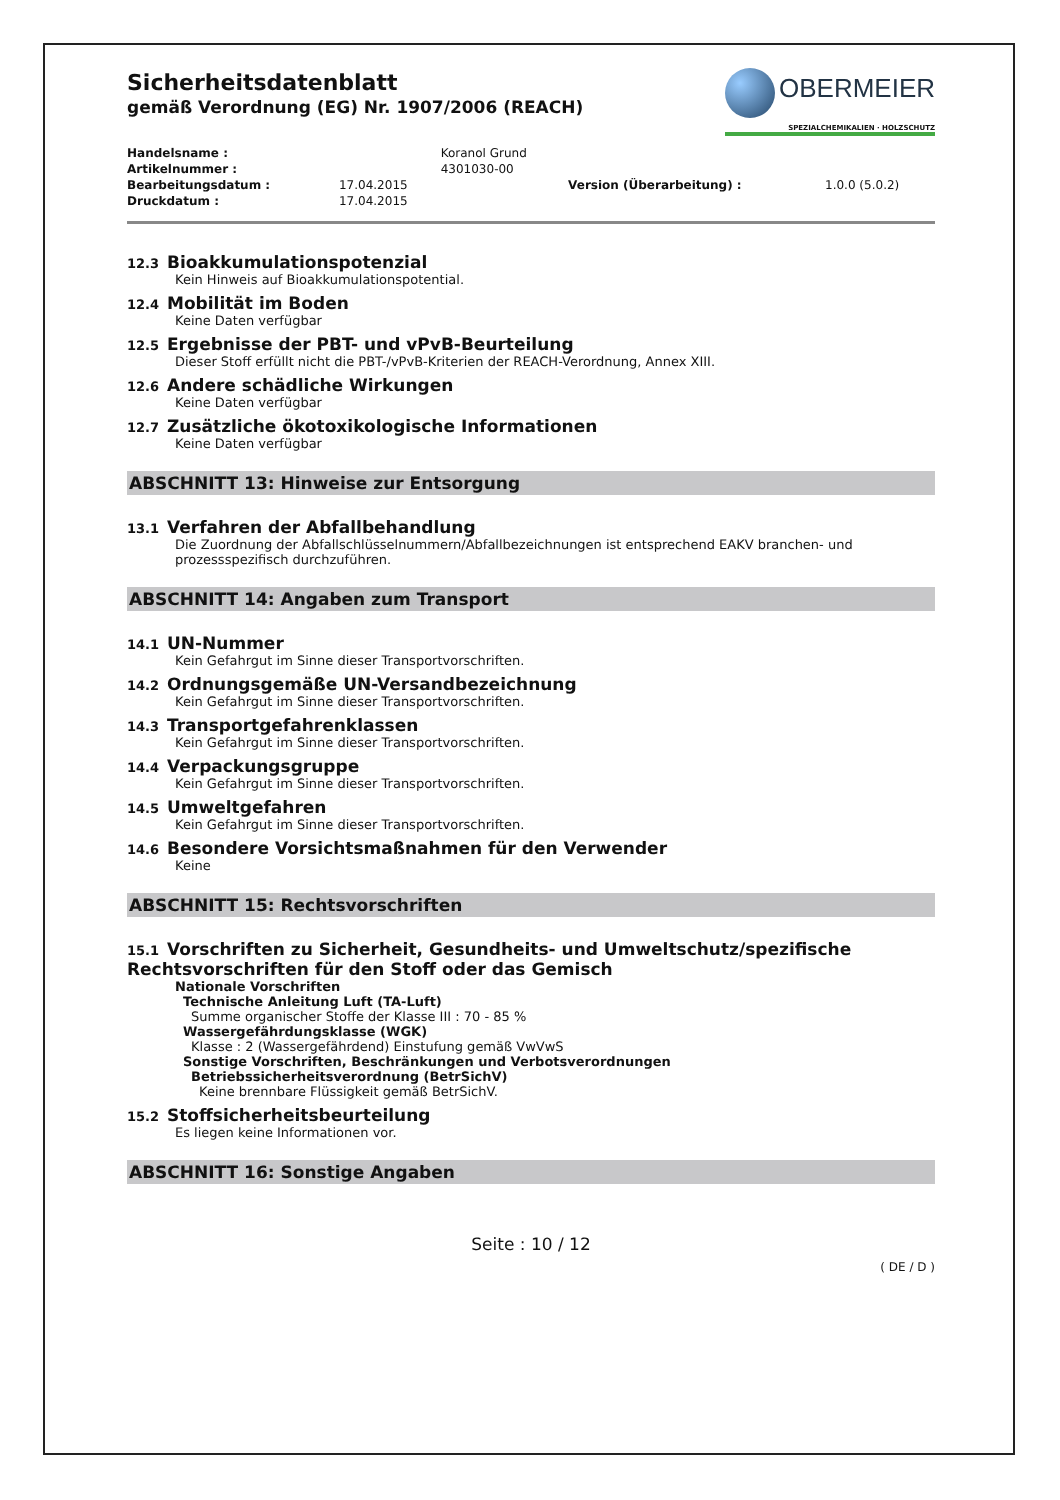OBERMEIER
SPEZIALCHEMIKALIEN · HOLZSCHUTZ
Sicherheitsdatenblatt
gemäß Verordnung (EG) Nr. 1907/2006 (REACH)
| Handelsname : | | Koranol Grund | | |
| Artikelnummer : | | 4301030-00 | | |
| Bearbeitungsdatum : | 17.04.2015 | | Version (Überarbeitung) : | 1.0.0 (5.0.2) |
| Druckdatum : | 17.04.2015 | | | |
12.3 Bioakkumulationspotenzial
Kein Hinweis auf Bioakkumulationspotential.
12.4 Mobilität im Boden
Keine Daten verfügbar
12.5 Ergebnisse der PBT- und vPvB-Beurteilung
Dieser Stoff erfüllt nicht die PBT-/vPvB-Kriterien der REACH-Verordnung, Annex XIII.
12.6 Andere schädliche Wirkungen
Keine Daten verfügbar
12.7 Zusätzliche ökotoxikologische Informationen
Keine Daten verfügbar
ABSCHNITT 13: Hinweise zur Entsorgung
13.1 Verfahren der Abfallbehandlung
Die Zuordnung der Abfallschlüsselnummern/Abfallbezeichnungen ist entsprechend EAKV branchen- und prozessspezifisch durchzuführen.
ABSCHNITT 14: Angaben zum Transport
14.1 UN-Nummer
Kein Gefahrgut im Sinne dieser Transportvorschriften.
14.2 Ordnungsgemäße UN-Versandbezeichnung
Kein Gefahrgut im Sinne dieser Transportvorschriften.
14.3 Transportgefahrenklassen
Kein Gefahrgut im Sinne dieser Transportvorschriften.
14.4 Verpackungsgruppe
Kein Gefahrgut im Sinne dieser Transportvorschriften.
14.5 Umweltgefahren
Kein Gefahrgut im Sinne dieser Transportvorschriften.
14.6 Besondere Vorsichtsmaßnahmen für den Verwender
Keine
ABSCHNITT 15: Rechtsvorschriften
15.1 Vorschriften zu Sicherheit, Gesundheits- und Umweltschutz/spezifische Rechtsvorschriften für den Stoff oder das Gemisch
Nationale Vorschriften
Technische Anleitung Luft (TA-Luft)
Summe organischer Stoffe der Klasse III : 70 - 85 %
Wassergefährdungsklasse (WGK)
Klasse : 2 (Wassergefährdend) Einstufung gemäß VwVwS
Sonstige Vorschriften, Beschränkungen und Verbotsverordnungen
Betriebssicherheitsverordnung (BetrSichV)
Keine brennbare Flüssigkeit gemäß BetrSichV.
15.2 Stoffsicherheitsbeurteilung
Es liegen keine Informationen vor.
ABSCHNITT 16: Sonstige Angaben
Seite : 10 / 12
( DE / D )